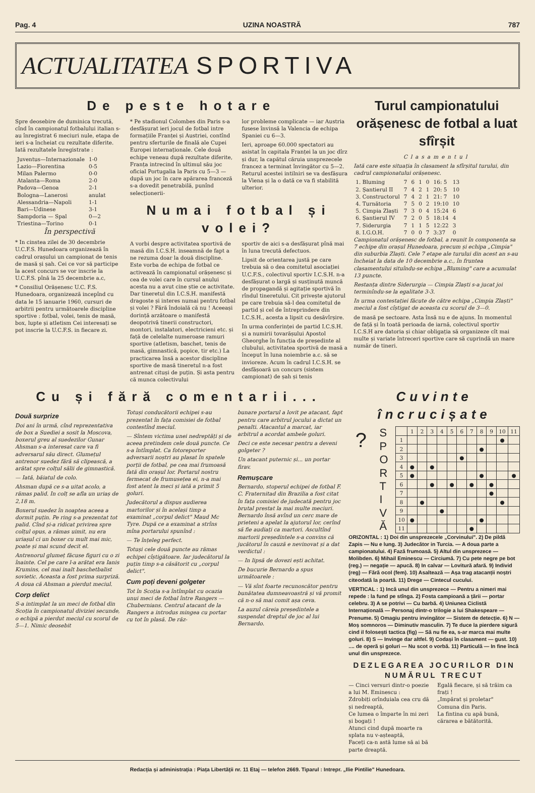Pag. 4 UZINA NOASTRĂ 787
ACTUALITATEA SPORTIVA
De peste hotare
Spre deosebire de duminica trecută, cînd în campionatul fotbalului italian s-au înregistrat 6 meciuri nule, etapa de ieri s-a încheiat cu rezultate diferite. Iată rezultatele înregistrate :
| Juventus—Internazionale | 1-0 |
| Lazio—Fiorentina | 0-5 |
| Milan Palermo | 0-0 |
| Atalanta—Roma | 2-0 |
| Padova—Genoa | 2-1 |
| Bologna—Lanerosi | anulat |
| Alessandria—Napoli | 1-1 |
| Bari—Udinese | 3-1 |
| Sampdoria — Spal | 0—2 |
| Triestina—Torino | 0-1 |
În perspectivă
* In cinstea zilei de 30 decembrie U.C.F.S. Hunedoara organizează în cadrul orașului un campionat de tenis de masă și șah. Cei ce vor să participe la acest concurs se vor inscrie la U.C.F.S. pînă la 25 decembrie a.c,
* Consiliul Orășenesc U.C. F.S. Hunedoara, organizează incepînd cu data le 15 ianuarie 1960, cursuri de arbitrii pentru următoarele discipline sportive : fotbal, volei, tenis de masă, box, lupte și atletism Cei interesați se pot inscrie la U.C.F.S. in fiecare zi.
* Pe stadionul Colombes din Paris s-a desfășurat ieri jocul de fotbal intre formațiile Franței și Austriei, contînd pentru sferturile de finală ale Cupei Europei internaționale. Cele două echipe veneau după rezultate diferite, Franța intrecind în ultimul său joc oficial Portugalia la Paris cu 5—3 — după un joc în care apărarea franceză s-a dovedit penetrabilă, punînd selecționerii-
lor probleme complicate — iar Austria fusese învinsă la Valencia de echipa Spaniei cu 6—3.
Ieri, aproape 60.000 spectatori au asistat în capitala Franței la un joc dîrz și dur, la capătul căruia unsprezecele francez a terminat învingător cu 5—2. Returul acestei intilniri se va desfășura la Viena și la o dată ce va fi stabilită ulterior.
Numai fotbal și volei?
A vorbi despre activitatea sportivă de masă din I.C.S.H. inseamnă de fapt a ne rezuma doar la două discipline. Este vorba de echipa de fotbal ce activează în campionatul orășenesc și cea de volei care în cursul anului acesta nu a avut cine știe ce activitate. Dar tineretul din I.C.S.H. manifestă dragoste și interes numai pentru fotbal și volei ? Fără îndoială că nu ! Aceeași dorință arzătoare o manifestă deopotrivă tinerii constructori, montori, instalatori, electricieni etc. și față de celelalte numeroase ramuri sportive (atletism, baschet, tenis de masă, gimnastică, popice, tir etc.) La practicarea însă a acestor discipline sportive de masă tineretul n-a fost antrenat cituși de puțin. Și asta pentru că munca colectivului
sportiv de aici s-a desfășurat pînă mai în luna trecută defectuos.
Lipsit de orientarea justă pe care trebuia să o dea comitetul asociației U.C.F.S., colectivul sportiv I.C.S.H. n-a desfășurat o largă și susținută muncă de propagandă și agitație sportivă în rîndul tineretului. Cit privește ajutorul pe care trebuia să-l dea comitetul de partid și cel de întreprindere din I.C.S.H., acesta a lipsit cu desăvîrșire.
In urma conferinței de partid I.C.S.H. și a numirii tovarășului Apostol Gheorghe în funcția de președinte al clubului, activitatea sportivă de masă a început în luna noiembrie a.c. să se invioreze. Acum în cadrul I.C.S.H. se desfășoară un concurs (sistem campionat) de șah și tenis
Turul campionatului orășenesc de fotbal a luat sfîrșit
Clasamentul
Iată care este situația în clasament la sfîrșitul turului, din cadrul campionatului orășenesc.
| 1. Bluming | 7 | 6 | 1 | 0 | 16: 5 | 13 |
| 2. Șantierul II | 7 | 4 | 2 | 1 | 20: 5 | 10 |
| 3. Constructorul | 7 | 4 | 2 | 1 | 21: 7 | 10 |
| 4. Turnătoria | 7 | 5 | 0 | 2 | 19:10 | 10 |
| 5. Cimpia Zlaști | 7 | 3 | 0 | 4 | 15:24 | 6 |
| 6. Șantierul IV | 7 | 2 | 0 | 5 | 18:14 | 4 |
| 7. Siderurgia | 7 | 1 | 1 | 5 | 12:22 | 3 |
| 8. I.G.O.H. | 7 | 0 | 0 | 7 | 3:37 | 0 |
Campionatul orășenesc de fotbal, a reunit în componența sa 7 echipe din orașul Hunedoara, precum și echipa „Cimpia" din suburbia Zlaști. Cele 7 etape ale turului din acest an s-au încheiat la data de 10 decembrie a.c., în fruntea clasamentului situîndu-se echipa „Bluming" care a acumulat 13 puncte.
Restanța dintre Siderurgia — Cimpia Zlaști s-a jucat joi terminîndu-se la egalitate 3-3.
In urma contestației făcute de către echipa „Cimpia Zlaști" meciul a fost cîștigat de aceasta cu scorul de 3—0.
de masă pe sectoare. Asta însă nu e de ajuns. In momentul de față și în toată perioada de iarnă, colectivul sportiv I.C.S.H are datoria și chiar obligația să organizeze cît mai multe și variate întreceri sportive care să cuprindă un mare număr de tineri.
Cu și fără comentarii...
Două surprize
Doi ani în urmă, cînd reprezentativa de box a Suediei a sosit la Moscova, boxerul greu al suedezilor Gunar Ahsman s-a interesat care va fi adversarul său direct. Glumețul antrenor suedez fără să clipească, a arătat spre colțul sălii de gimnastică.
— Iată, băiatul de colo.
Ahsman după ce s-a uitat acolo, a rămas palid. In colț se afla un uriaș de 2,18 m.
Boxerul suedez în noaptea aceea a dormit puțin. Pe ring s-a prezentat tot palid. Cînd și-a ridicat privirea spre colțul opus, a rămas uimit, nu era uriașul ci un boxer cu mult mai mic, poate și mai scund decit el.
Antrenorul glumeț făcuse figuri cu o zi înainte. Cel pe care l-a arătat era Ianis Krumins, cel mai inalt baschetbalist sovietic. Aceasta a fost prima surpriză. A doua că Ahsman a pierdut meciul.
Corp delict
S-a intimplat la un meci de fotbal din Scoția în campionatul diviziei secunde, o echipă a pierdut meciul cu scorul de 5—1. Nimic deosebit
Totuși conducătorii echipei s-au prezentat în fața comisiei de fotbal contestînd meciul.
— Sîntem victima unei nedreptăți și de aceea pretindem cele două puncte. Ce s-a întîmplat. Ca fotoreporter adversarii noștri au plasat în spatele porții de fotbal, pe cea mai frumoasă fată din orașul lor. Portarul nostru fermecat de frumusețea ei, n-a mai fost atent la meci și iată a primit 5 goluri.
Judecătorul a dispus audierea martorilor și în același timp a examinat „corpul delict" Maud Mc Tyre. După ce a examinat a strîns mîna portarului spunînd :
— Te înțeleg perfect.
Totuși cele două puncte au rămas echipei cîștigătoare. Iar judecătorul la puțin timp s-a căsătorit cu „corpul delict".
Cum poți deveni golgeter
Tot în Scoția s-a întîmplat cu ocazia unui meci de fotbal între Rangers — Chubernians. Centrul atacant de la Rangers a introdus mingea cu portar cu tot în plasă. De răz-
bunare portarul a lovit pe atacant, fapt pentru care arbitrul jocului a dictat un penalti. Atacantul a marcat, iar arbitrul a acordat ambele goluri.
Deci ce este necesar pentru a deveni golgeter ?
Un atacant puternic și... un portar firav.
Remușcare
Bernardo, stoperul echipei de fotbal F. C. Fraternitad din Brazilia a fost citat în fața comisiei de judecată pentru joc brutal prestat la mai multe meciuri. Bernardo însă avînd un cerc mare de prieteni a apelat la ajutorul lor, cerînd să fie audiați ca martori. Ascultînd martorii președintele s-a convins că jucătorul în cauză e nevinovat și a dat verdictul :
— In lipsă de dovezi ești achitat.
De bucurie Bernardo a spus următoarele :
— Vă sînt foarte recunoscător pentru bunătatea dumneavoastră și vă promit că n-o să mai comit așa ceva.
La auzul căreia președintele a suspendat dreptul de joc al lui Bernardo.
Cuvinte încrucișate
?
S P O R T I V Ă
| | 1 | 2 | 3 | 4 | 5 | 6 | 7 | 8 | 9 | 10 | 11 |
| 1 | | | | | | | | | | ● | |
| 2 | | | | | | | | ● | | | |
| 3 | | | | | | ● | | | | | |
| 4 | ● | | ● | | | | | | | | |
| 5 | ● | | | | | | | ● | | | ● |
| 6 | | | ● | | ● | | ● | | ● | | |
| 7 | | | | | | | | | ● | | |
| 8 | | ● | | | | | | | | ● | |
| 9 | | | | ● | | | | | | | |
| 10 | ● | | | | | | | ● | | | |
| 11 | | | | | | | ● | | | | |
ORIZONTAL : 1) Doi din unsprezecele „Corvinului". 2) De pildă Zapis — Nu e lung. 3) Judecător in Turcia. — A doua parte a campionatului. 4) Fază frumoasă. 5) Altul din unsprezece — Molibden. 6) Mihail Eminescu — Circiumă. 7) Cu pete negre pe bot (reg.) — negație — apucă. 8) In calvar — Lovitură afară. 9) Individ (reg) — Fără ocol (fem). 10) Asaltează — Așa trag atacanții noștri citeodată la poartă. 11) Drege — Cintecul cucului.
VERTICAL : 1) Incă unul din unsprezece — Pentru a nimeri mai repede : la fund pe stînga. 2) Fosta campioană a țării — portar celebru. 3) A se potrivi — Cu barbă. 4) Uniunea Ciclistă Internațională — Personaj dintr-o trilogie a lui Shakespeare — Prenume. 5) Omagiu pentru invingător — Sistem de detecție. 6) N — Moș somnoros — Diminutiv masculin. 7) Te duce la pierdere sigură cind il folosești tactica (fig) — Să nu fie ea, s-ar marca mai multe goluri. 8) S — Invinge dar altfel. 9) Codași în clasament — gust. 10) .... de operă și goluri — Nu scot o vorbă. 11) Particulă — In fine încă unul din unsprezece.
DEZLEGAREA JOCURILOR DIN NUMĂRUL TRECUT
— Cinci versuri dintr-o poezie a lui M. Eminescu :
Zdrobiți orînduiala cea cru dă și nedreaptă,
Ce lumea o împarte în mi zeri și bogați !
Atunci cind după moarte ra splata nu v-așteaptă,
Faceți ca-n astă lume să ai bă parte dreaptă.
Egală fiecare, și să trăim ca frați !
„Impărat și proletar"
Comuna din Paris.
La fintina cu apă bună, cărarea e bătătorită.
Redacția și administrația : Piața Libertății nr. 11 Etaj — telefon 2669. Tiparul : Intrepr. „Ilie Pintilie" Hunedoara.